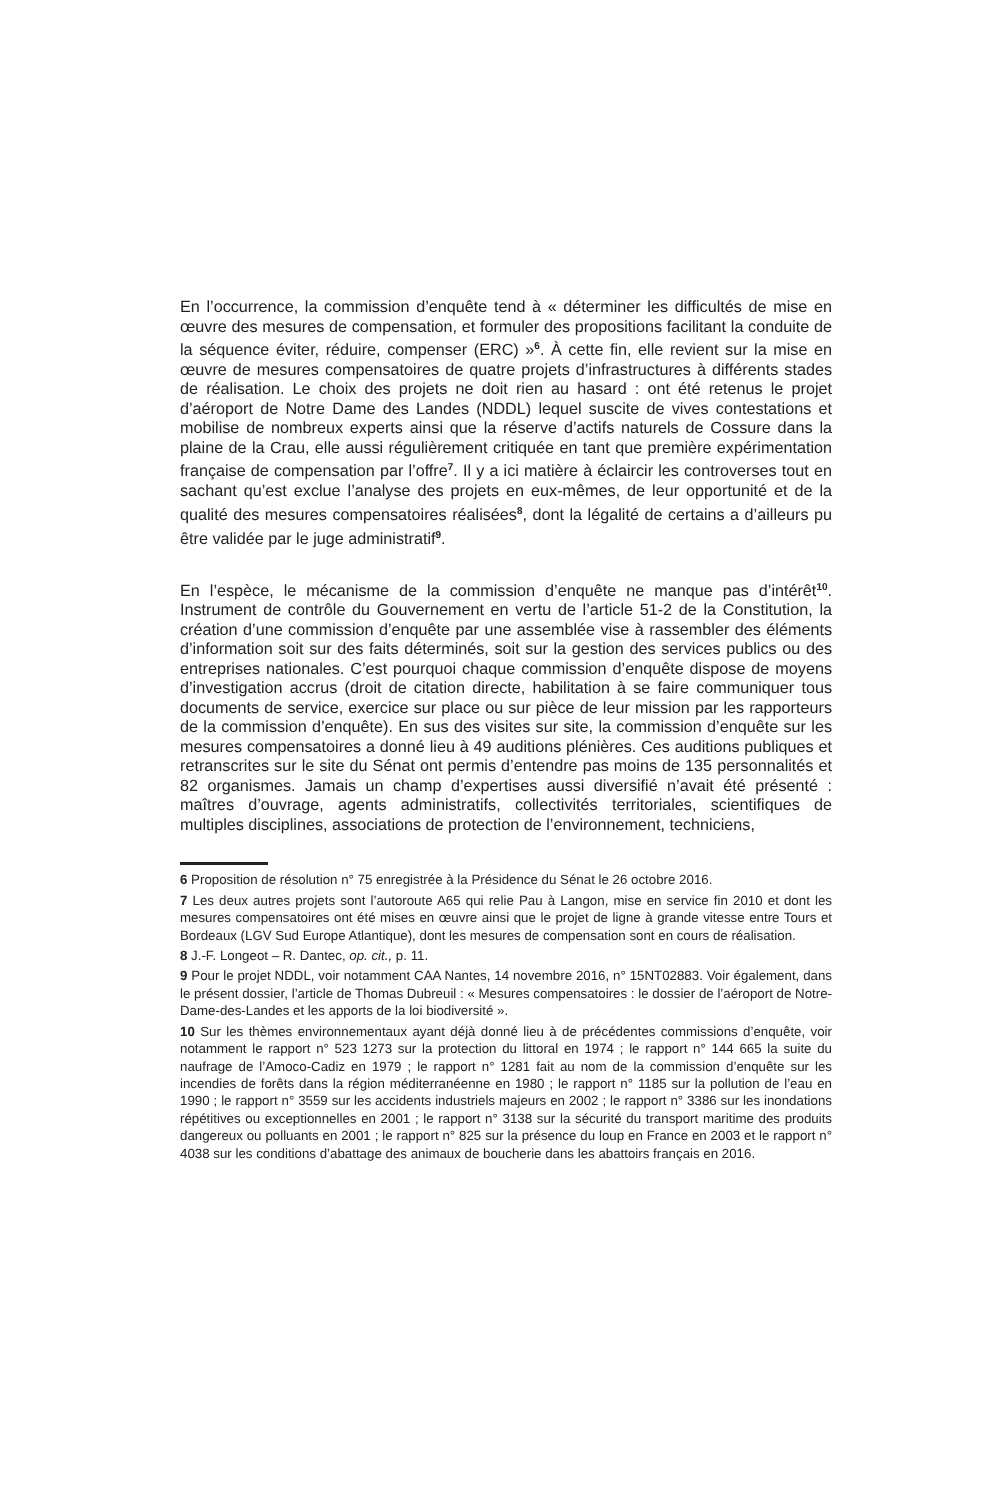En l’occurrence, la commission d’enquête tend à « déterminer les difficultés de mise en œuvre des mesures de compensation, et formuler des propositions facilitant la conduite de la séquence éviter, réduire, compenser (ERC) »<sup>6</sup>. À cette fin, elle revient sur la mise en œuvre de mesures compensatoires de quatre projets d’infrastructures à différents stades de réalisation. Le choix des projets ne doit rien au hasard : ont été retenus le projet d’aéroport de Notre Dame des Landes (NDDL) lequel suscite de vives contestations et mobilise de nombreux experts ainsi que la réserve d’actifs naturels de Cossure dans la plaine de la Crau, elle aussi régulièrement critiquée en tant que première expérimentation française de compensation par l’offre<sup>7</sup>. Il y a ici matière à éclaircir les controverses tout en sachant qu’est exclue l’analyse des projets en eux-mêmes, de leur opportunité et de la qualité des mesures compensatoires réalisées<sup>8</sup>, dont la légalité de certains a d’ailleurs pu être validée par le juge administratif<sup>9</sup>.
En l’espèce, le mécanisme de la commission d’enquête ne manque pas d’intérêt<sup>10</sup>. Instrument de contrôle du Gouvernement en vertu de l’article 51-2 de la Constitution, la création d’une commission d’enquête par une assemblée vise à rassembler des éléments d’information soit sur des faits déterminés, soit sur la gestion des services publics ou des entreprises nationales. C’est pourquoi chaque commission d’enquête dispose de moyens d’investigation accrus (droit de citation directe, habilitation à se faire communiquer tous documents de service, exercice sur place ou sur pièce de leur mission par les rapporteurs de la commission d’enquête). En sus des visites sur site, la commission d’enquête sur les mesures compensatoires a donné lieu à 49 auditions plénières. Ces auditions publiques et retranscrites sur le site du Sénat ont permis d’entendre pas moins de 135 personnalités et 82 organismes. Jamais un champ d’expertises aussi diversifié n’avait été présenté : maîtres d’ouvrage, agents administratifs, collectivités territoriales, scientifiques de multiples disciplines, associations de protection de l’environnement, techniciens,
6 Proposition de résolution n° 75 enregistrée à la Présidence du Sénat le 26 octobre 2016.
7 Les deux autres projets sont l’autoroute A65 qui relie Pau à Langon, mise en service fin 2010 et dont les mesures compensatoires ont été mises en œuvre ainsi que le projet de ligne à grande vitesse entre Tours et Bordeaux (LGV Sud Europe Atlantique), dont les mesures de compensation sont en cours de réalisation.
8 J.-F. Longeot – R. Dantec, op. cit., p. 11.
9 Pour le projet NDDL, voir notamment CAA Nantes, 14 novembre 2016, n° 15NT02883. Voir également, dans le présent dossier, l’article de Thomas Dubreuil : « Mesures compensatoires : le dossier de l’aéroport de Notre-Dame-des-Landes et les apports de la loi biodiversité ».
10 Sur les thèmes environnementaux ayant déjà donné lieu à de précédentes commissions d’enquête, voir notamment le rapport n° 523 1273 sur la protection du littoral en 1974 ; le rapport n° 144 665 la suite du naufrage de l’Amoco-Cadiz en 1979 ; le rapport n° 1281 fait au nom de la commission d’enquête sur les incendies de forêts dans la région méditerranéenne en 1980 ; le rapport n° 1185 sur la pollution de l’eau en 1990 ; le rapport n° 3559 sur les accidents industriels majeurs en 2002 ; le rapport n° 3386 sur les inondations répétitives ou exceptionnelles en 2001 ; le rapport n° 3138 sur la sécurité du transport maritime des produits dangereux ou polluants en 2001 ; le rapport n° 825 sur la présence du loup en France en 2003 et le rapport n° 4038 sur les conditions d’abattage des animaux de boucherie dans les abattoirs français en 2016.